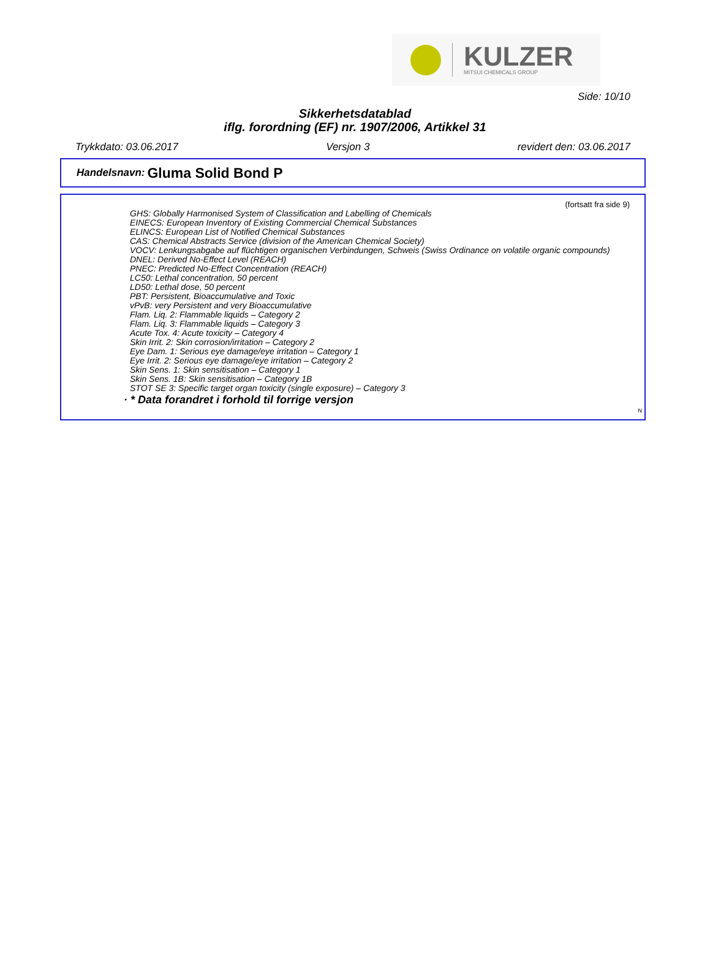KULZER
MITSUI CHEMICALS GROUP
Side: 10/10
Sikkerhetsdatablad
iflg. forordning (EF) nr. 1907/2006, Artikkel 31
Trykkdato: 03.06.2017 Versjon 3 revidert den: 03.06.2017
Handelsnavn: Gluma Solid Bond P
(fortsatt fra side 9)
GHS: Globally Harmonised System of Classification and Labelling of Chemicals
EINECS: European Inventory of Existing Commercial Chemical Substances
ELINCS: European List of Notified Chemical Substances
CAS: Chemical Abstracts Service (division of the American Chemical Society)
VOCV: Lenkungsabgabe auf flüchtigen organischen Verbindungen, Schweis (Swiss Ordinance on volatile organic compounds)
DNEL: Derived No-Effect Level (REACH)
PNEC: Predicted No-Effect Concentration (REACH)
LC50: Lethal concentration, 50 percent
LD50: Lethal dose, 50 percent
PBT: Persistent, Bioaccumulative and Toxic
vPvB: very Persistent and very Bioaccumulative
Flam. Liq. 2: Flammable liquids – Category 2
Flam. Liq. 3: Flammable liquids – Category 3
Acute Tox. 4: Acute toxicity – Category 4
Skin Irrit. 2: Skin corrosion/irritation – Category 2
Eye Dam. 1: Serious eye damage/eye irritation – Category 1
Eye Irrit. 2: Serious eye damage/eye irritation – Category 2
Skin Sens. 1: Skin sensitisation – Category 1
Skin Sens. 1B: Skin sensitisation – Category 1B
STOT SE 3: Specific target organ toxicity (single exposure) – Category 3
· * Data forandret i forhold til forrige versjon
N